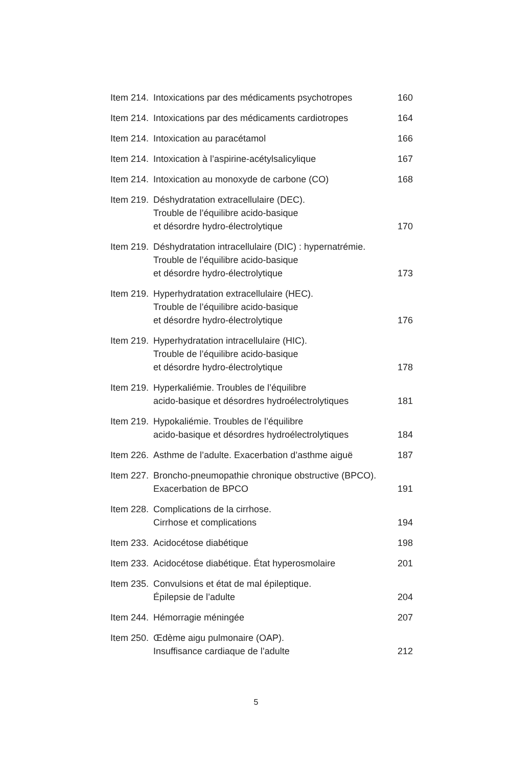| Item 214. | Intoxications par des médicaments psychotropes | 160 |
| Item 214. | Intoxications par des médicaments cardiotropes | 164 |
| Item 214. | Intoxication au paracétamol | 166 |
| Item 214. | Intoxication à l’aspirine-acétylsalicylique | 167 |
| Item 214. | Intoxication au monoxyde de carbone (CO) | 168 |
| Item 219. | Déshydratation extracellulaire (DEC). Trouble de l’équilibre acido-basique et désordre hydro-électrolytique | 170 |
| Item 219. | Déshydratation intracellulaire (DIC) : hypernatrémie. Trouble de l’équilibre acido-basique et désordre hydro-électrolytique | 173 |
| Item 219. | Hyperhydratation extracellulaire (HEC). Trouble de l’équilibre acido-basique et désordre hydro-électrolytique | 176 |
| Item 219. | Hyperhydratation intracellulaire (HIC). Trouble de l’équilibre acido-basique et désordre hydro-électrolytique | 178 |
| Item 219. | Hyperkaliémie. Troubles de l’équilibre acido-basique et désordres hydroélectrolytiques | 181 |
| Item 219. | Hypokaliémie. Troubles de l’équilibre acido-basique et désordres hydroélectrolytiques | 184 |
| Item 226. | Asthme de l’adulte. Exacerbation d’asthme aiguë | 187 |
| Item 227. | Broncho-pneumopathie chronique obstructive (BPCO). Exacerbation de BPCO | 191 |
| Item 228. | Complications de la cirrhose. Cirrhose et complications | 194 |
| Item 233. | Acidocétose diabétique | 198 |
| Item 233. | Acidocétose diabétique. État hyperosmolaire | 201 |
| Item 235. | Convulsions et état de mal épileptique. Épilepsie de l’adulte | 204 |
| Item 244. | Hémorragie méningée | 207 |
| Item 250. | Œdème aigu pulmonaire (OAP). Insuffisance cardiaque de l’adulte | 212 |
5